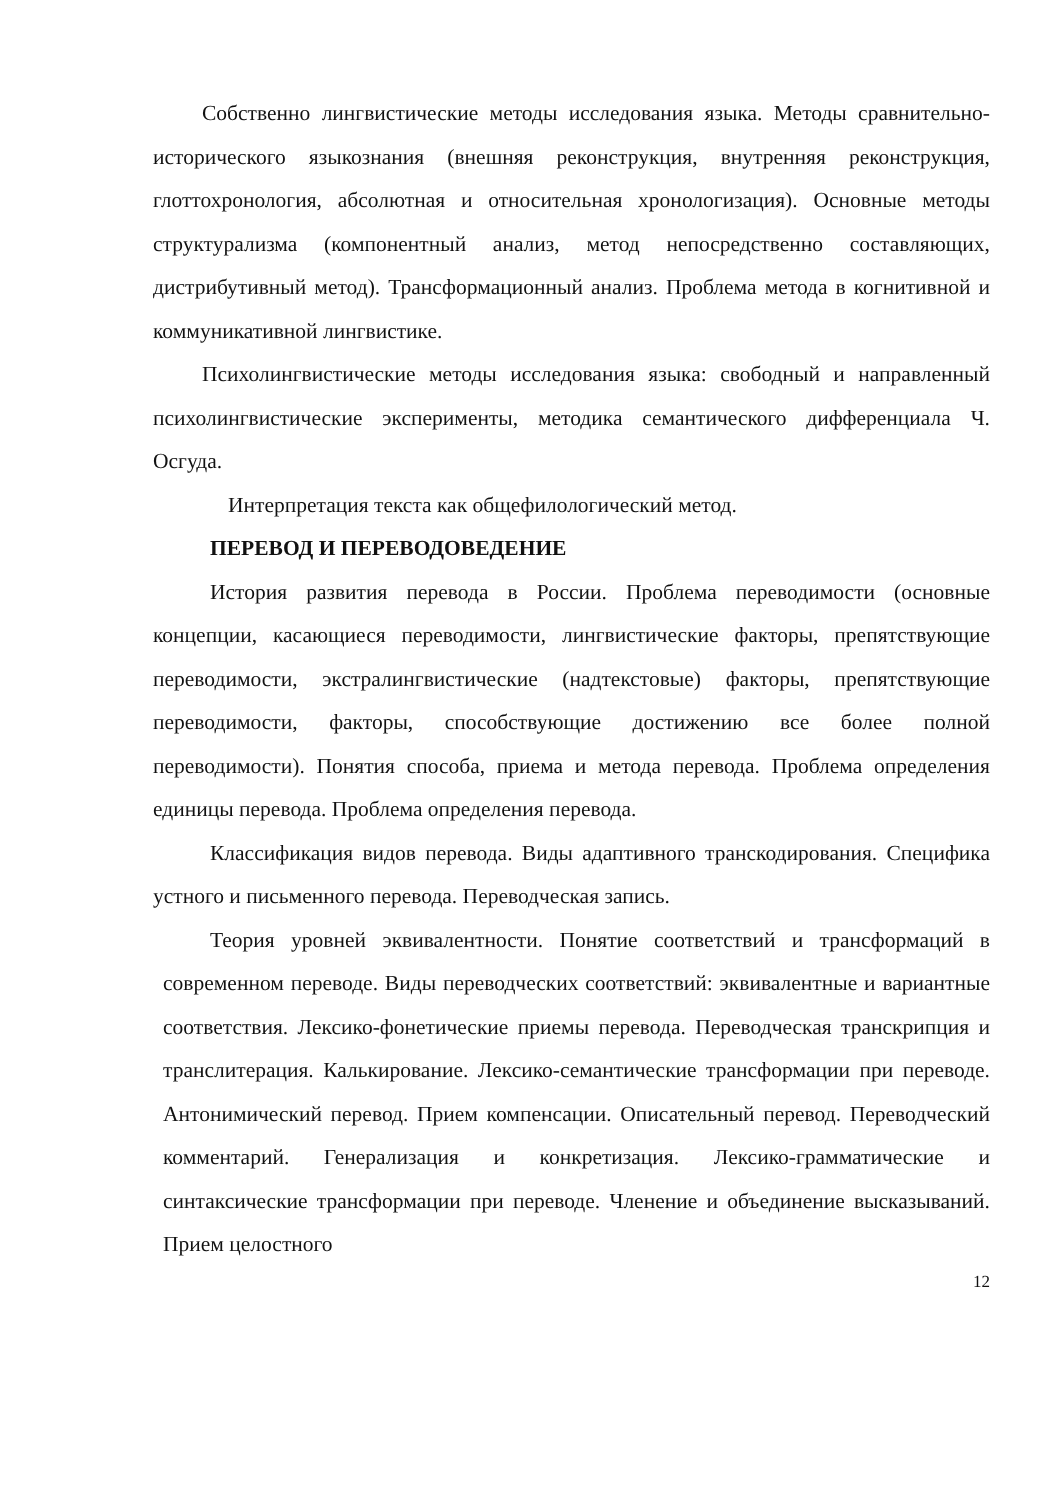Собственно лингвистические методы исследования языка. Методы сравнительно-исторического языкознания (внешняя реконструкция, внутренняя реконструкция, глоттохронология, абсолютная и относительная хронологизация). Основные методы структурализма (компонентный анализ, метод непосредственно составляющих, дистрибутивный метод). Трансформационный анализ. Проблема метода в когнитивной и коммуникативной лингвистике.
Психолингвистические методы исследования языка: свободный и направленный психолингвистические эксперименты, методика семантического дифференциала Ч. Осгуда.
Интерпретация текста как общефилологический метод.
ПЕРЕВОД И ПЕРЕВОДОВЕДЕНИЕ
История развития перевода в России. Проблема переводимости (основные концепции, касающиеся переводимости, лингвистические факторы, препятствующие переводимости, экстралингвистические (надтекстовые) факторы, препятствующие переводимости, факторы, способствующие достижению все более полной переводимости). Понятия способа, приема и метода перевода. Проблема определения единицы перевода. Проблема определения перевода.
Классификация видов перевода. Виды адаптивного транскодирования. Специфика устного и письменного перевода. Переводческая запись.
Теория уровней эквивалентности. Понятие соответствий и трансформаций в современном переводе. Виды переводческих соответствий: эквивалентные и вариантные соответствия. Лексико-фонетические приемы перевода. Переводческая транскрипция и транслитерация. Калькирование. Лексико-семантические трансформации при переводе. Антонимический перевод. Прием компенсации. Описательный перевод. Переводческий комментарий. Генерализация и конкретизация. Лексико-грамматические и синтаксические трансформации при переводе. Членение и объединение высказываний. Прием целостного
12